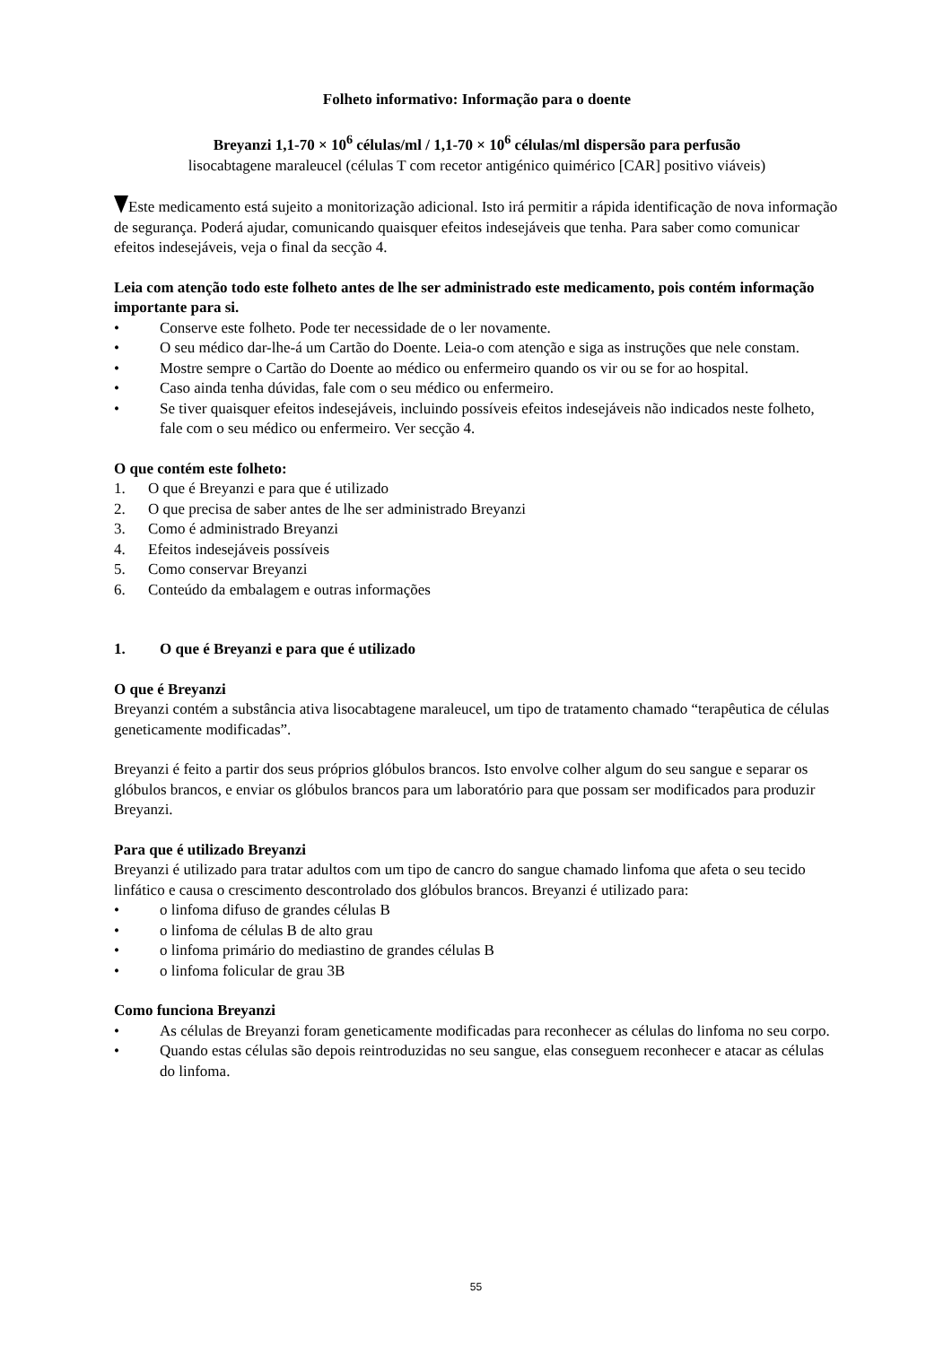Folheto informativo: Informação para o doente
Breyanzi 1,1-70 × 10<sup>6</sup> células/ml / 1,1-70 × 10<sup>6</sup> células/ml dispersão para perfusão
lisocabtagene maraleucel (células T com recetor antigénico quimérico [CAR] positivo viáveis)
Este medicamento está sujeito a monitorização adicional. Isto irá permitir a rápida identificação de nova informação de segurança. Poderá ajudar, comunicando quaisquer efeitos indesejáveis que tenha. Para saber como comunicar efeitos indesejáveis, veja o final da secção 4.
Leia com atenção todo este folheto antes de lhe ser administrado este medicamento, pois contém informação importante para si.
• Conserve este folheto. Pode ter necessidade de o ler novamente.
• O seu médico dar-lhe-á um Cartão do Doente. Leia-o com atenção e siga as instruções que nele constam.
• Mostre sempre o Cartão do Doente ao médico ou enfermeiro quando os vir ou se for ao hospital.
• Caso ainda tenha dúvidas, fale com o seu médico ou enfermeiro.
• Se tiver quaisquer efeitos indesejáveis, incluindo possíveis efeitos indesejáveis não indicados neste folheto, fale com o seu médico ou enfermeiro. Ver secção 4.
O que contém este folheto:
1. O que é Breyanzi e para que é utilizado
2. O que precisa de saber antes de lhe ser administrado Breyanzi
3. Como é administrado Breyanzi
4. Efeitos indesejáveis possíveis
5. Como conservar Breyanzi
6. Conteúdo da embalagem e outras informações
1. O que é Breyanzi e para que é utilizado
O que é Breyanzi
Breyanzi contém a substância ativa lisocabtagene maraleucel, um tipo de tratamento chamado “terapêutica de células geneticamente modificadas”.
Breyanzi é feito a partir dos seus próprios glóbulos brancos. Isto envolve colher algum do seu sangue e separar os glóbulos brancos, e enviar os glóbulos brancos para um laboratório para que possam ser modificados para produzir Breyanzi.
Para que é utilizado Breyanzi
Breyanzi é utilizado para tratar adultos com um tipo de cancro do sangue chamado linfoma que afeta o seu tecido linfático e causa o crescimento descontrolado dos glóbulos brancos. Breyanzi é utilizado para:
• o linfoma difuso de grandes células B
• o linfoma de células B de alto grau
• o linfoma primário do mediastino de grandes células B
• o linfoma folicular de grau 3B
Como funciona Breyanzi
• As células de Breyanzi foram geneticamente modificadas para reconhecer as células do linfoma no seu corpo.
• Quando estas células são depois reintroduzidas no seu sangue, elas conseguem reconhecer e atacar as células do linfoma.
55